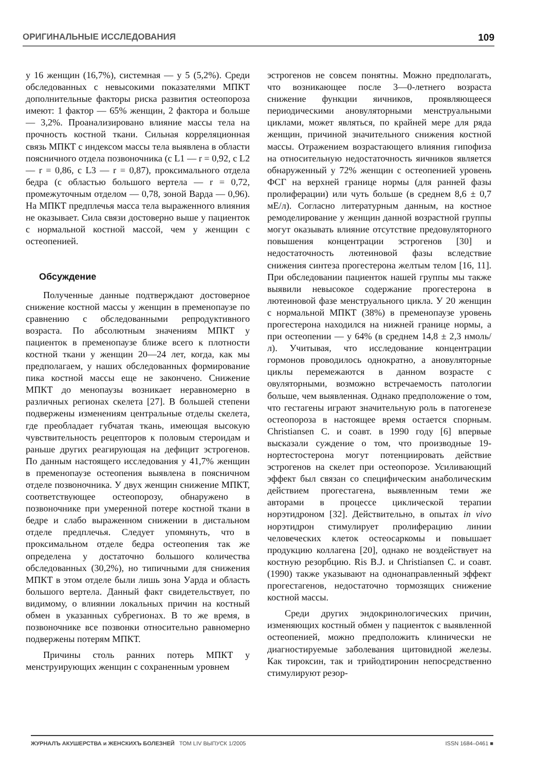ОРИГИНАЛЬНЫЕ ИССЛЕДОВАНИЯ 109
у 16 женщин (16,7%), системная — у 5 (5,2%). Среди обследованных с невысокими показателями МПКТ дополнительные факторы риска развития остеопороза имеют: 1 фактор — 65% женщин, 2 фактора и больше — 3,2%. Проанализировано влияние массы тела на прочность костной ткани. Сильная корреляционная связь МПКТ с индексом массы тела выявлена в области поясничного отдела позвоночника (с L1 — r = 0,92, с L2 — r = 0,86, с L3 — r = 0,87), проксимального отдела бедра (с областью большого вертела — r = 0,72, промежуточным отделом — 0,78, зоной Варда — 0,96). На МПКТ предплечья масса тела выраженного влияния не оказывает. Сила связи достоверно выше у пациенток с нормальной костной массой, чем у женщин с остеопенией.
Обсуждение
Полученные данные подтверждают достоверное снижение костной массы у женщин в пременопаузе по сравнению с обследованными репродуктивного возраста. По абсолютным значениям МПКТ у пациенток в пременопаузе ближе всего к плотности костной ткани у женщин 20—24 лет, когда, как мы предполагаем, у наших обследованных формирование пика костной массы еще не закончено. Снижение МПКТ до менопаузы возникает неравномерно в различных регионах скелета [27]. В большей степени подвержены изменениям центральные отделы скелета, где преобладает губчатая ткань, имеющая высокую чувствительность рецепторов к половым стероидам и раньше других реагирующая на дефицит эстрогенов. По данным настоящего исследования у 41,7% женщин в пременопаузе остеопения выявлена в поясничном отделе позвоночника. У двух женщин снижение МПКТ, соответствующее остеопорозу, обнаружено в позвоночнике при умеренной потере костной ткани в бедре и слабо выраженном снижении в дистальном отделе предплечья. Следует упомянуть, что в проксимальном отделе бедра остеопения так же определена у достаточно большого количества обследованных (30,2%), но типичными для снижения МПКТ в этом отделе были лишь зона Уарда и область большого вертела. Данный факт свидетельствует, по видимому, о влиянии локальных причин на костный обмен в указанных субрегионах. В то же время, в позвоночнике все позвонки относительно равномерно подвержены потерям МПКТ.
Причины столь ранних потерь МПКТ у менструирующих женщин с сохраненным уровнем
эстрогенов не совсем понятны. Можно предполагать, что возникающее после 3—0-летнего возраста снижение функции яичников, проявляющееся периодическими ановуляторными менструальными циклами, может являться, по крайней мере для ряда женщин, причиной значительного снижения костной массы. Отражением возрастающего влияния гипофиза на относительную недостаточность яичников является обнаруженный у 72% женщин с остеопенией уровень ФСГ на верхней границе нормы (для ранней фазы пролиферации) или чуть больше (в среднем 8,6 ± 0,7 мЕ/л). Согласно литературным данным, на костное ремоделирование у женщин данной возрастной группы могут оказывать влияние отсутствие предовуляторного повышения концентрации эстрогенов [30] и недостаточность лютеиновой фазы вследствие снижения синтеза прогестерона желтым телом [16, 11]. При обследовании пациенток нашей группы мы также выявили невысокое содержание прогестерона в лютеиновой фазе менструального цикла. У 20 женщин с нормальной МПКТ (38%) в пременопаузе уровень прогестерона находился на нижней границе нормы, а при остеопении — у 64% (в среднем 14,8 ± 2,3 нмоль/л). Учитывая, что исследование концентрации гормонов проводилось однократно, а ановуляторные циклы перемежаются в данном возрасте с овуляторными, возможно встречаемость патологии больше, чем выявленная. Однако предположение о том, что гестагены играют значительную роль в патогенезе остеопороза в настоящее время остается спорным. Christiansen C. и соавт. в 1990 году [6] впервые высказали суждение о том, что производные 19-нортестостерона могут потенциировать действие эстрогенов на скелет при остеопорозе. Усиливающий эффект был связан со специфическим анаболическим действием прогестагена, выявленным теми же авторами в процессе циклической терапии норэтидроном [32]. Действительно, в опытах in vivo норэтидрон стимулирует пролиферацию линии человеческих клеток остеосаркомы и повышает продукцию коллагена [20], однако не воздействует на костную резорбцию. Ris B.J. и Christiansen C. и соавт. (1990) также указывают на однонаправленный эффект прогестагенов, недостаточно тормозящих снижение костной массы.
Среди других эндокринологических причин, изменяющих костный обмен у пациенток с выявленной остеопенией, можно предположить клинически не диагностируемые заболевания щитовидной железы. Как тироксин, так и трийодтиронин непосредственно стимулируют резор-
ЖУРНАЛЪ АКУШЕРСТВА и ЖЕНСКИХЪ БОЛЕЗНЕЙ ТОМ LIV ВЫПУСК 1/2005 ISSN 1684–0461 ■